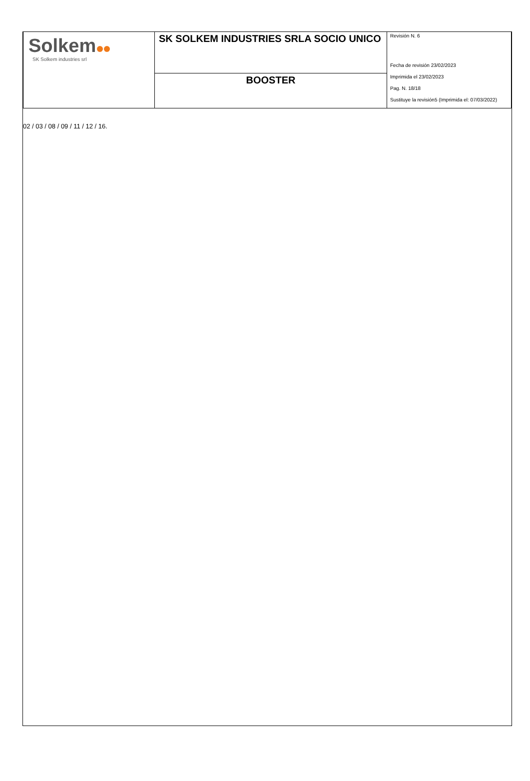| Solkem SK Solkem industries srl | SK SOLKEM INDUSTRIES SRLA SOCIO UNICO | Revisión N. 6 Fecha de revisión 23/02/2023 Imprimida el 23/02/2023 Pag. N. 18/18 Sustituye la revisión5 (Imprimida el: 07/03/2022) |
| | BOOSTER | |
02 / 03 / 08 / 09 / 11 / 12 / 16.